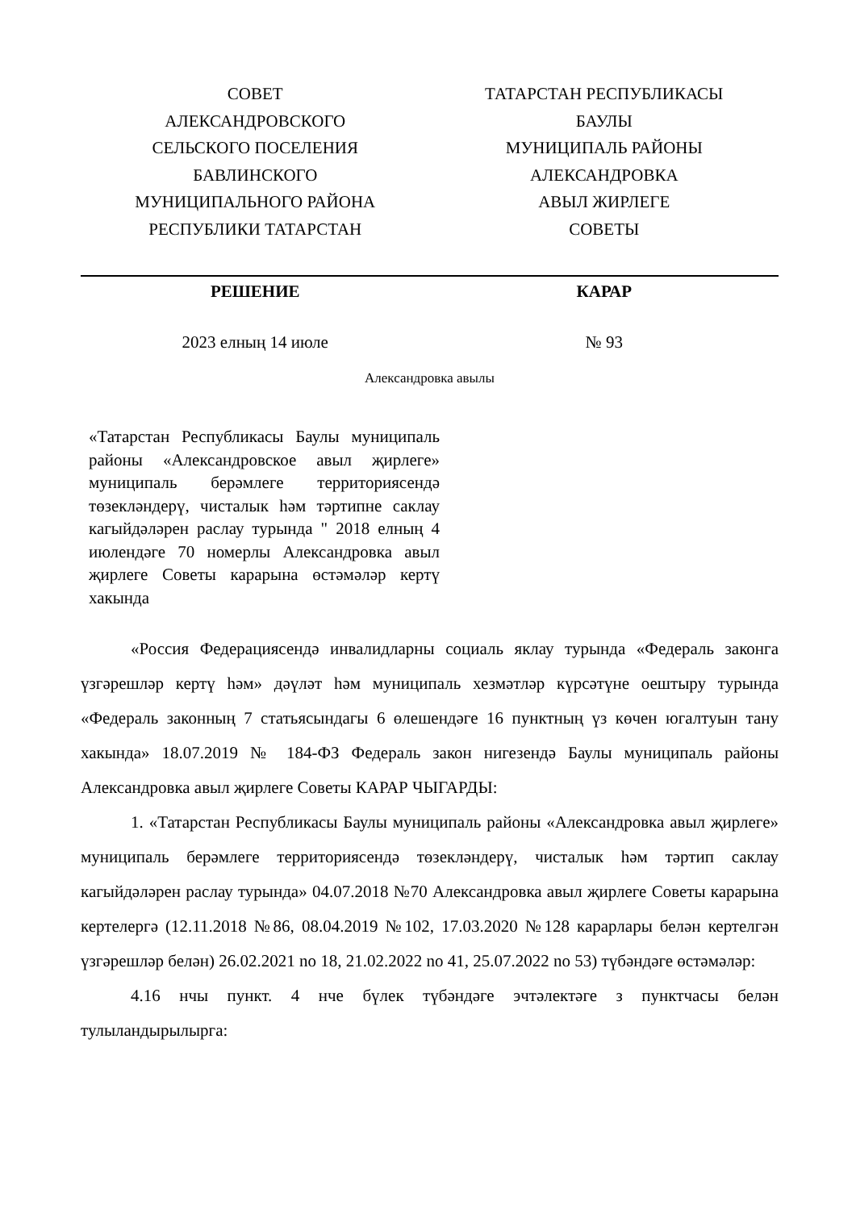СОВЕТ
АЛЕКСАНДРОВСКОГО
СЕЛЬСКОГО ПОСЕЛЕНИЯ
БАВЛИНСКОГО
МУНИЦИПАЛЬНОГО РАЙОНА
РЕСПУБЛИКИ ТАТАРСТАН
ТАТАРСТАН РЕСПУБЛИКАСЫ
БАУЛЫ
МУНИЦИПАЛЬ РАЙОНЫ
АЛЕКСАНДРОВКА
АВЫЛ ЖИРЛЕГЕ
СОВЕТЫ
РЕШЕНИЕ КАРАР
2023 елның 14 июле № 93
Александровка авылы
«Татарстан Республикасы Баулы муниципаль районы «Александровское авыл җирлеге» муниципаль берәмлеге территориясендә төзекләндерү, чисталык һәм тәртипне саклау кагыйдәләрен раслау турында " 2018 елның 4 июлендәге 70 номерлы Александровка авыл җирлеге Советы карарына өстәмәләр кертү хакында
«Россия Федерациясендә инвалидларны социаль яклау турында «Федераль законга үзгәрешләр кертү һәм» дәүләт һәм муниципаль хезмәтләр күрсәтүне оештыру турында «Федераль законның 7 статьясындагы 6 өлешендәге 16 пунктның үз көчен югалтуын тану хакында» 18.07.2019 № 184-ФЗ Федераль закон нигезендә Баулы муниципаль районы Александровка авыл җирлеге Советы КАРАР ЧЫГАРДЫ:
1. «Татарстан Республикасы Баулы муниципаль районы «Александровка авыл җирлеге» муниципаль берәмлеге территориясендә төзекләндерү, чисталык һәм тәртип саклау кагыйдәләрен раслау турында» 04.07.2018 №70 Александровка авыл җирлеге Советы карарына кертелергә (12.11.2018 №86, 08.04.2019 №102, 17.03.2020 №128 карарлары белән кертелгән үзгәрешләр белән) 26.02.2021 no 18, 21.02.2022 no 41, 25.07.2022 no 53) түбәндәге өстәмәләр:
4.16 нчы пункт. 4 нче бүлек түбәндәге эчтәлектәге з пунктчасы белән тулыландырылырга: